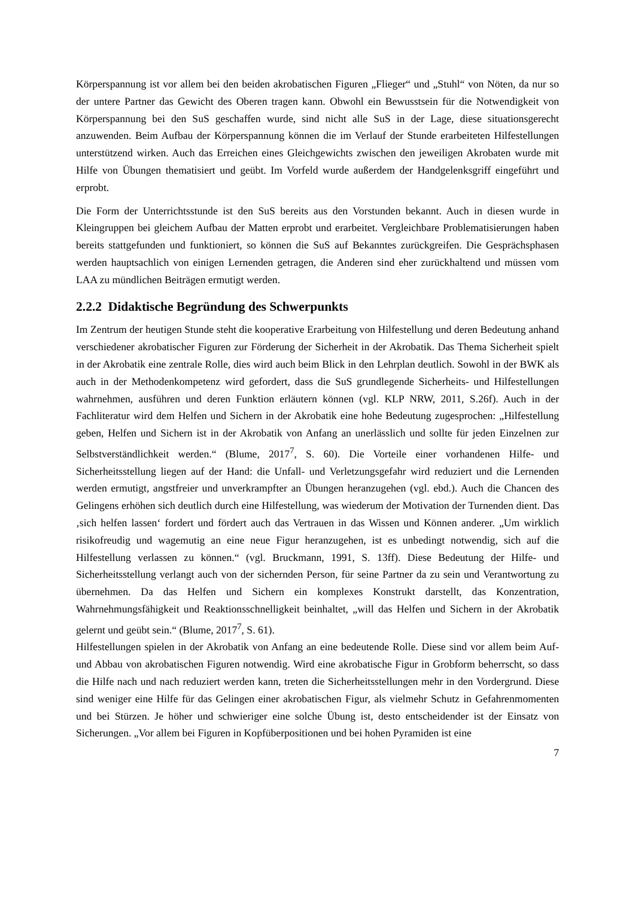Körperspannung ist vor allem bei den beiden akrobatischen Figuren „Flieger“ und „Stuhl“ von Nöten, da nur so der untere Partner das Gewicht des Oberen tragen kann. Obwohl ein Bewusstsein für die Notwendigkeit von Körperspannung bei den SuS geschaffen wurde, sind nicht alle SuS in der Lage, diese situationsgerecht anzuwenden. Beim Aufbau der Körperspannung können die im Verlauf der Stunde erarbeiteten Hilfestellungen unterstützend wirken. Auch das Erreichen eines Gleichgewichts zwischen den jeweiligen Akrobaten wurde mit Hilfe von Übungen thematisiert und geübt. Im Vorfeld wurde außerdem der Handgelenksgriff eingeführt und erprobt.
Die Form der Unterrichtsstunde ist den SuS bereits aus den Vorstunden bekannt. Auch in diesen wurde in Kleingruppen bei gleichem Aufbau der Matten erprobt und erarbeitet. Vergleichbare Problematisierungen haben bereits stattgefunden und funktioniert, so können die SuS auf Bekanntes zurückgreifen. Die Gesprächsphasen werden hauptsachlich von einigen Lernenden getragen, die Anderen sind eher zurückhaltend und müssen vom LAA zu mündlichen Beiträgen ermutigt werden.
2.2.2 Didaktische Begründung des Schwerpunkts
Im Zentrum der heutigen Stunde steht die kooperative Erarbeitung von Hilfestellung und deren Bedeutung anhand verschiedener akrobatischer Figuren zur Förderung der Sicherheit in der Akrobatik. Das Thema Sicherheit spielt in der Akrobatik eine zentrale Rolle, dies wird auch beim Blick in den Lehrplan deutlich. Sowohl in der BWK als auch in der Methodenkompetenz wird gefordert, dass die SuS grundlegende Sicherheits- und Hilfestellungen wahrnehmen, ausführen und deren Funktion erläutern können (vgl. KLP NRW, 2011, S.26f). Auch in der Fachliteratur wird dem Helfen und Sichern in der Akrobatik eine hohe Bedeutung zugesprochen: „Hilfestellung geben, Helfen und Sichern ist in der Akrobatik von Anfang an unerlässlich und sollte für jeden Einzelnen zur Selbstverständlichkeit werden.“ (Blume, 2017<sup>7</sup>, S. 60). Die Vorteile einer vorhandenen Hilfe- und Sicherheitsstellung liegen auf der Hand: die Unfall- und Verletzungsgefahr wird reduziert und die Lernenden werden ermutigt, angstfreier und unverkrampfter an Übungen heranzugehen (vgl. ebd.). Auch die Chancen des Gelingens erhöhen sich deutlich durch eine Hilfestellung, was wiederum der Motivation der Turnenden dient. Das ‚sich helfen lassen‘ fordert und fördert auch das Vertrauen in das Wissen und Können anderer. „Um wirklich risikofreudig und wagemutig an eine neue Figur heranzugehen, ist es unbedingt notwendig, sich auf die Hilfestellung verlassen zu können.“ (vgl. Bruckmann, 1991, S. 13ff). Diese Bedeutung der Hilfe- und Sicherheitsstellung verlangt auch von der sichernden Person, für seine Partner da zu sein und Verantwortung zu übernehmen. Da das Helfen und Sichern ein komplexes Konstrukt darstellt, das Konzentration, Wahrnehmungsfähigkeit und Reaktionsschnelligkeit beinhaltet, „will das Helfen und Sichern in der Akrobatik gelernt und geübt sein.“ (Blume, 2017<sup>7</sup>, S. 61).
Hilfestellungen spielen in der Akrobatik von Anfang an eine bedeutende Rolle. Diese sind vor allem beim Auf- und Abbau von akrobatischen Figuren notwendig. Wird eine akrobatische Figur in Grobform beherrscht, so dass die Hilfe nach und nach reduziert werden kann, treten die Sicherheitsstellungen mehr in den Vordergrund. Diese sind weniger eine Hilfe für das Gelingen einer akrobatischen Figur, als vielmehr Schutz in Gefahrenmomenten und bei Stürzen. Je höher und schwieriger eine solche Übung ist, desto entscheidender ist der Einsatz von Sicherungen. „Vor allem bei Figuren in Kopfüberpositionen und bei hohen Pyramiden ist eine
7